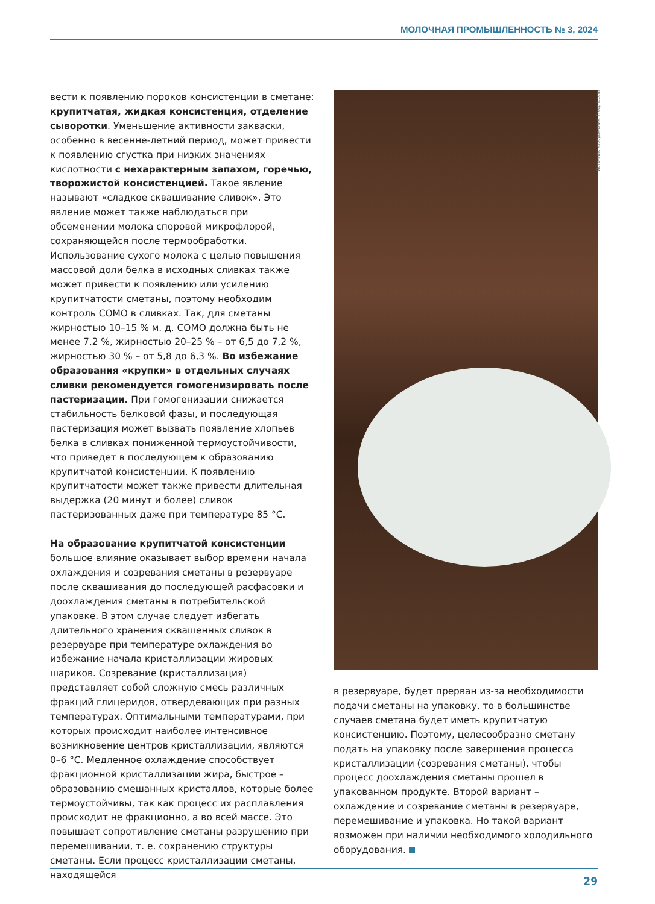МОЛОЧНАЯ ПРОМЫШЛЕННОСТЬ № 3, 2024
вести к появлению пороков консистенции в сметане: крупитчатая, жидкая консистенция, отделение сыворотки. Уменьшение активности закваски, особенно в весенне-летний период, может привести к появлению сгустка при низких значениях кислотности с нехарактерным запахом, горечью, творожистой консистенцией. Такое явление называют «сладкое сквашивание сливок». Это явление может также наблюдаться при обсеменении молока споровой микрофлорой, сохраняющейся после термообработки. Использование сухого молока с целью повышения массовой доли белка в исходных сливках также может привести к появлению или усилению крупитчатости сметаны, поэтому необходим контроль СОМО в сливках. Так, для сметаны жирностью 10–15 % м. д. СОМО должна быть не менее 7,2 %, жирностью 20–25 % – от 6,5 до 7,2 %, жирностью 30 % – от 5,8 до 6,3 %. Во избежание образования «крупки» в отдельных случаях сливки рекомендуется гомогенизировать после пастеризации. При гомогенизации снижается стабильность белковой фазы, и последующая пастеризация может вызвать появление хлопьев белка в сливках пониженной термоустойчивости, что приведет в последующем к образованию крупитчатой консистенции. К появлению крупитчатости может также привести длительная выдержка (20 минут и более) сливок пастеризованных даже при температуре 85 °C.
На образование крупитчатой консистенции большое влияние оказывает выбор времени начала охлаждения и созревания сметаны в резервуаре после сквашивания до последующей расфасовки и доохлаждения сметаны в потребительской упаковке. В этом случае следует избегать длительного хранения сквашенных сливок в резервуаре при температуре охлаждения во избежание начала кристаллизации жировых шариков. Созревание (кристаллизация) представляет собой сложную смесь различных фракций глицеридов, отвердевающих при разных температурах. Оптимальными температурами, при которых происходит наиболее интенсивное возникновение центров кристаллизации, являются 0–6 °C. Медленное охлаждение способствует фракционной кристаллизации жира, быстрое – образованию смешанных кристаллов, которые более термоустойчивы, так как процесс их расплавления происходит не фракционно, а во всей массе. Это повышает сопротивление сметаны разрушению при перемешивании, т. е. сохранению структуры сметаны. Если процесс кристаллизации сметаны, находящейся
Источник изображения: Freepik.com
в резервуаре, будет прерван из-за необходимости подачи сметаны на упаковку, то в большинстве случаев сметана будет иметь крупитчатую консистенцию. Поэтому, целесообразно сметану подать на упаковку после завершения процесса кристаллизации (созревания сметаны), чтобы процесс доохлаждения сметаны прошел в упакованном продукте. Второй вариант – охлаждение и созревание сметаны в резервуаре, перемешивание и упаковка. Но такой вариант возможен при наличии необходимого холодильного оборудования.
29